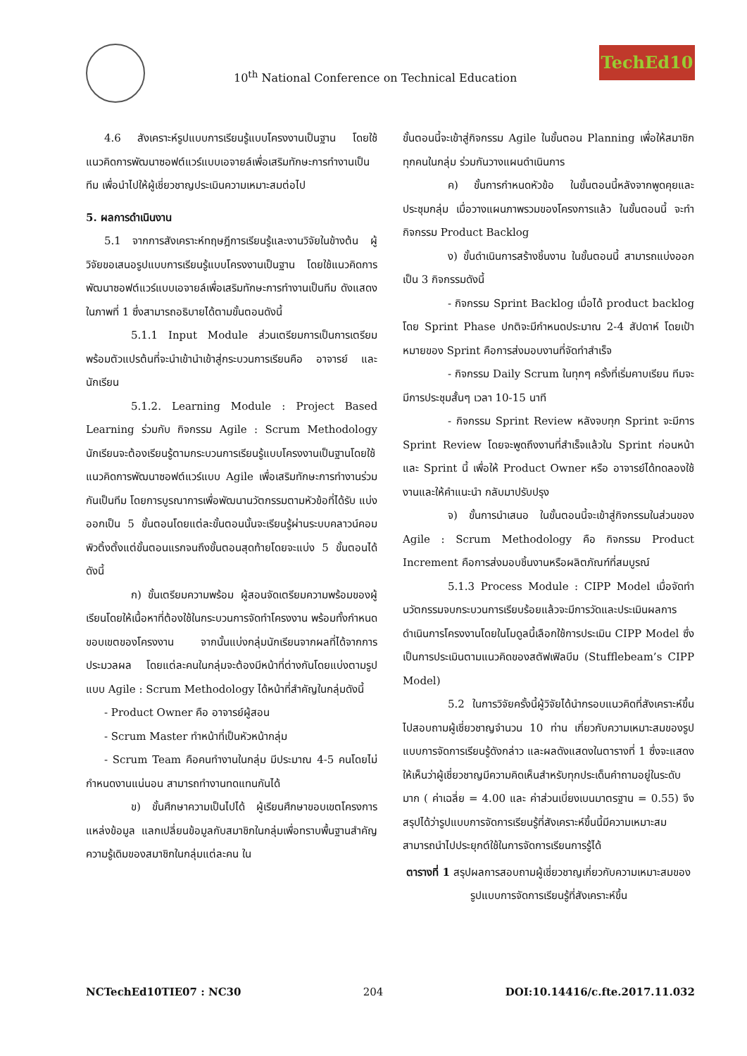10<sup>th</sup> National Conference on Technical Education
TechEd10
4.6 สังเคราะห์รูปแบบการเรียนรู้แบบโครงงานเป็นฐาน โดยใช้แนวคิดการพัฒนาซอฟต์แวร์แบบเอจายล์เพื่อเสริมทักษะการทำงานเป็นทีม เพื่อนำไปให้ผู้เชี่ยวชาญประเมินความเหมาะสมต่อไป
5. ผลการดำเนินงาน
5.1 จากการสังเคราะห์ทฤษฎีการเรียนรู้และงานวิจัยในข้างต้น ผู้วิจัยขอเสนอรูปแบบการเรียนรู้แบบโครงงานเป็นฐาน โดยใช้แนวคิดการพัฒนาซอฟต์แวร์แบบเอจายล์เพื่อเสริมทักษะการทำงานเป็นทีม ดังแสดงในภาพที่ 1 ซึ่งสามารถอธิบายได้ตามขั้นตอนดังนี้
5.1.1 Input Module ส่วนเตรียมการเป็นการเตรียมพร้อมตัวแปรต้นที่จะนำเข้านำเข้าสู่กระบวนการเรียนคือ อาจารย์ และนักเรียน
5.1.2. Learning Module : Project Based Learning ร่วมกับ กิจกรรม Agile : Scrum Methodology นักเรียนจะต้องเรียนรู้ตามกระบวนการเรียนรู้แบบโครงงานเป็นฐานโดยใช้แนวคิดการพัฒนาซอฟต์แวร์แบบ Agile เพื่อเสริมทักษะการทำงานร่วมกันเป็นทีม โดยการบูรณาการเพื่อพัฒนานวัตกรรมตามหัวข้อที่ได้รับ แบ่งออกเป็น 5 ขั้นตอนโดยแต่ละขั้นตอนนั้นจะเรียนรู้ผ่านระบบคลาวน์คอมพิวติ้งตั้งแต่ขั้นตอนแรกจนถึงขั้นตอนสุดท้ายโดยจะแบ่ง 5 ขั้นตอนได้ดังนี้
ก) ขั้นเตรียมความพร้อม ผู้สอนจัดเตรียมความพร้อมของผู้เรียนโดยให้เนื้อหาที่ต้องใช้ในกระบวนการจัดทำโครงงาน พร้อมทั้งกำหนดขอบเขตของโครงงาน จากนั้นแบ่งกลุ่มนักเรียนจากผลที่ได้จากการประมวลผล โดยแต่ละคนในกลุ่มจะต้องมีหน้าที่ต่างกันโดยแบ่งตามรูปแบบ Agile : Scrum Methodology ได้หน้าที่สำคัญในกลุ่มดังนี้
- Product Owner คือ อาจารย์ผู้สอน
- Scrum Master ทำหน้าที่เป็นหัวหน้ากลุ่ม
- Scrum Team คือคนทำงานในกลุ่ม มีประมาณ 4-5 คนโดยไม่กำหนดงานแน่นอน สามารถทำงานทดแทนกันได้
ข) ขั้นศึกษาความเป็นไปได้ ผู้เรียนศึกษาขอบเขตโครงการ แหล่งข้อมูล แลกเปลี่ยนข้อมูลกับสมาชิกในกลุ่มเพื่อทราบพื้นฐานสำคัญ ความรู้เดิมของสมาชิกในกลุ่มแต่ละคน ใน
ขั้นตอนนี้จะเข้าสู่กิจกรรม Agile ในขั้นตอน Planning เพื่อให้สมาชิกทุกคนในกลุ่ม ร่วมกันวางแผนดำเนินการ
ค) ขั้นการกำหนดหัวข้อ ในขั้นตอนนี้หลังจากพูดคุยและประชุมกลุ่ม เมื่อวางแผนภาพรวมของโครงการแล้ว ในขั้นตอนนี้ จะทำกิจกรรม Product Backlog
ง) ขั้นดำเนินการสร้างชิ้นงาน ในขั้นตอนนี้ สามารถแบ่งออกเป็น 3 กิจกรรมดังนี้
- กิจกรรม Sprint Backlog เมื่อได้ product backlog โดย Sprint Phase ปกติจะมีกำหนดประมาณ 2-4 สัปดาห์ โดยเป้าหมายของ Sprint คือการส่งมอบงานที่จัดทำสำเร็จ
- กิจกรรม Daily Scrum ในทุกๆ ครั้งที่เริ่มคาบเรียน ทีมจะมีการประชุมสั้นๆ เวลา 10-15 นาที
- กิจกรรม Sprint Review หลังจบทุก Sprint จะมีการ Sprint Review โดยจะพูดถึงงานที่สำเร็จแล้วใน Sprint ก่อนหน้า และ Sprint นี้ เพื่อให้ Product Owner หรือ อาจารย์ได้ทดลองใช้งานและให้คำแนะนำ กลับมาปรับปรุง
จ) ขั้นการนำเสนอ ในขั้นตอนนี้จะเข้าสู่กิจกรรมในส่วนของ Agile : Scrum Methodology คือ กิจกรรม Product Increment คือการส่งมอบชิ้นงานหรือผลิตภัณฑ์ที่สมบูรณ์
5.1.3 Process Module : CIPP Model เมื่อจัดทำนวัตกรรมจบกระบวนการเรียบร้อยแล้วจะมีการวัดและประเมินผลการดำเนินการโครงงานโดยในโมดูลนี้เลือกใช้การประเมิน CIPP Model ซึ่งเป็นการประเมินตามแนวคิดของสตัฟเฟิลบีม (Stufflebeam’s CIPP Model)
5.2 ในการวิจัยครั้งนี้ผู้วิจัยได้นำกรอบแนวคิดที่สังเคราะห์ขึ้นไปสอบถามผู้เชี่ยวชาญจำนวน 10 ท่าน เกี่ยวกับความเหมาะสมของรูปแบบการจัดการเรียนรู้ดังกล่าว และผลดังแสดงในตารางที่ 1 ซึ่งจะแสดงให้เห็นว่าผู้เชี่ยวชาญมีความคิดเห็นสำหรับทุกประเด็นคำถามอยู่ในระดับมาก ( ค่าเฉลี่ย = 4.00 และ ค่าส่วนเบี่ยงเบนมาตรฐาน = 0.55) จึงสรุปได้ว่ารูปแบบการจัดการเรียนรู้ที่สังเคราะห์ขึ้นนี้มีความเหมาะสม สามารถนำไปประยุกต์ใช้ในการจัดการเรียนการรู้ได้
ตารางที่ 1 สรุปผลการสอบถามผู้เชี่ยวชาญเกี่ยวกับความเหมาะสมของรูปแบบการจัดการเรียนรู้ที่สังเคราะห์ขึ้น
NCTechEd10TIE07 : NC30 204 DOI:10.14416/c.fte.2017.11.032